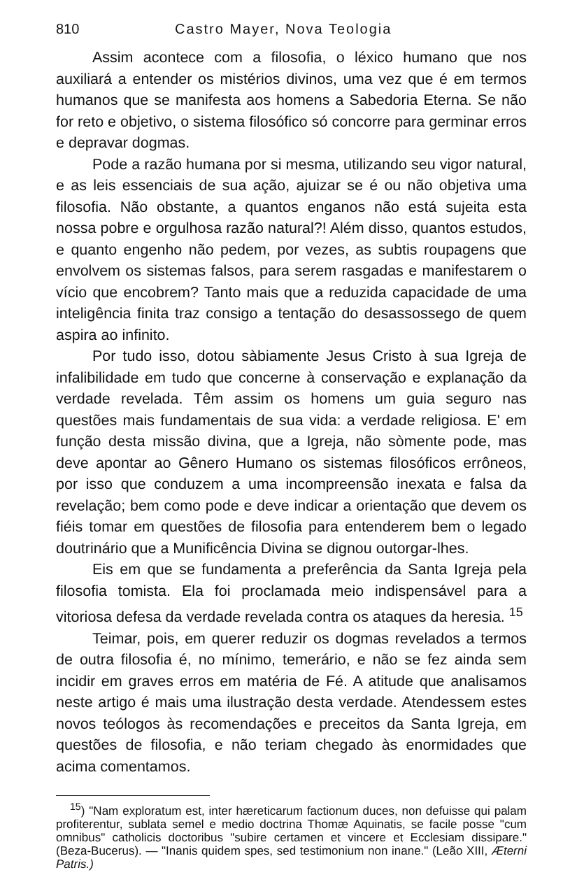810 Castro Mayer, Nova Teologia
Assim acontece com a filosofia, o léxico humano que nos auxiliará a entender os mistérios divinos, uma vez que é em termos humanos que se manifesta aos homens a Sabedoria Eterna. Se não for reto e objetivo, o sistema filosófico só concorre para germinar erros e depravar dogmas.
Pode a razão humana por si mesma, utilizando seu vigor natural, e as leis essenciais de sua ação, ajuizar se é ou não objetiva uma filosofia. Não obstante, a quantos enganos não está sujeita esta nossa pobre e orgulhosa razão natural?! Além disso, quantos estudos, e quanto engenho não pedem, por vezes, as subtis roupagens que envolvem os sistemas falsos, para serem rasgadas e manifestarem o vício que encobrem? Tanto mais que a reduzida capacidade de uma inteligência finita traz consigo a tentação do desassossego de quem aspira ao infinito.
Por tudo isso, dotou sàbiamente Jesus Cristo à sua Igreja de infalibilidade em tudo que concerne à conservação e explanação da verdade revelada. Têm assim os homens um guia seguro nas questões mais fundamentais de sua vida: a verdade religiosa. E' em função desta missão divina, que a Igreja, não sòmente pode, mas deve apontar ao Gênero Humano os sistemas filosóficos errôneos, por isso que conduzem a uma incompreensão inexata e falsa da revelação; bem como pode e deve indicar a orientação que devem os fiéis tomar em questões de filosofia para entenderem bem o legado doutrinário que a Munificência Divina se dignou outorgar-lhes.
Eis em que se fundamenta a preferência da Santa Igreja pela filosofia tomista. Ela foi proclamada meio indispensável para a vitoriosa defesa da verdade revelada contra os ataques da heresia. <sup>15</sup>
Teimar, pois, em querer reduzir os dogmas revelados a termos de outra filosofia é, no mínimo, temerário, e não se fez ainda sem incidir em graves erros em matéria de Fé. A atitude que analisamos neste artigo é mais uma ilustração desta verdade. Atendessem estes novos teólogos às recomendações e preceitos da Santa Igreja, em questões de filosofia, e não teriam chegado às enormidades que acima comentamos.
<sup>15</sup>) "Nam exploratum est, inter hæreticarum factionum duces, non defuisse qui palam profiterentur, sublata semel e medio doctrina Thomæ Aquinatis, se facile posse "cum omnibus" catholicis doctoribus "subire certamen et vincere et Ecclesiam dissipare." (Beza-Bucerus). — "Inanis quidem spes, sed testimonium non inane." (Leão XIII, Æterni Patris.)